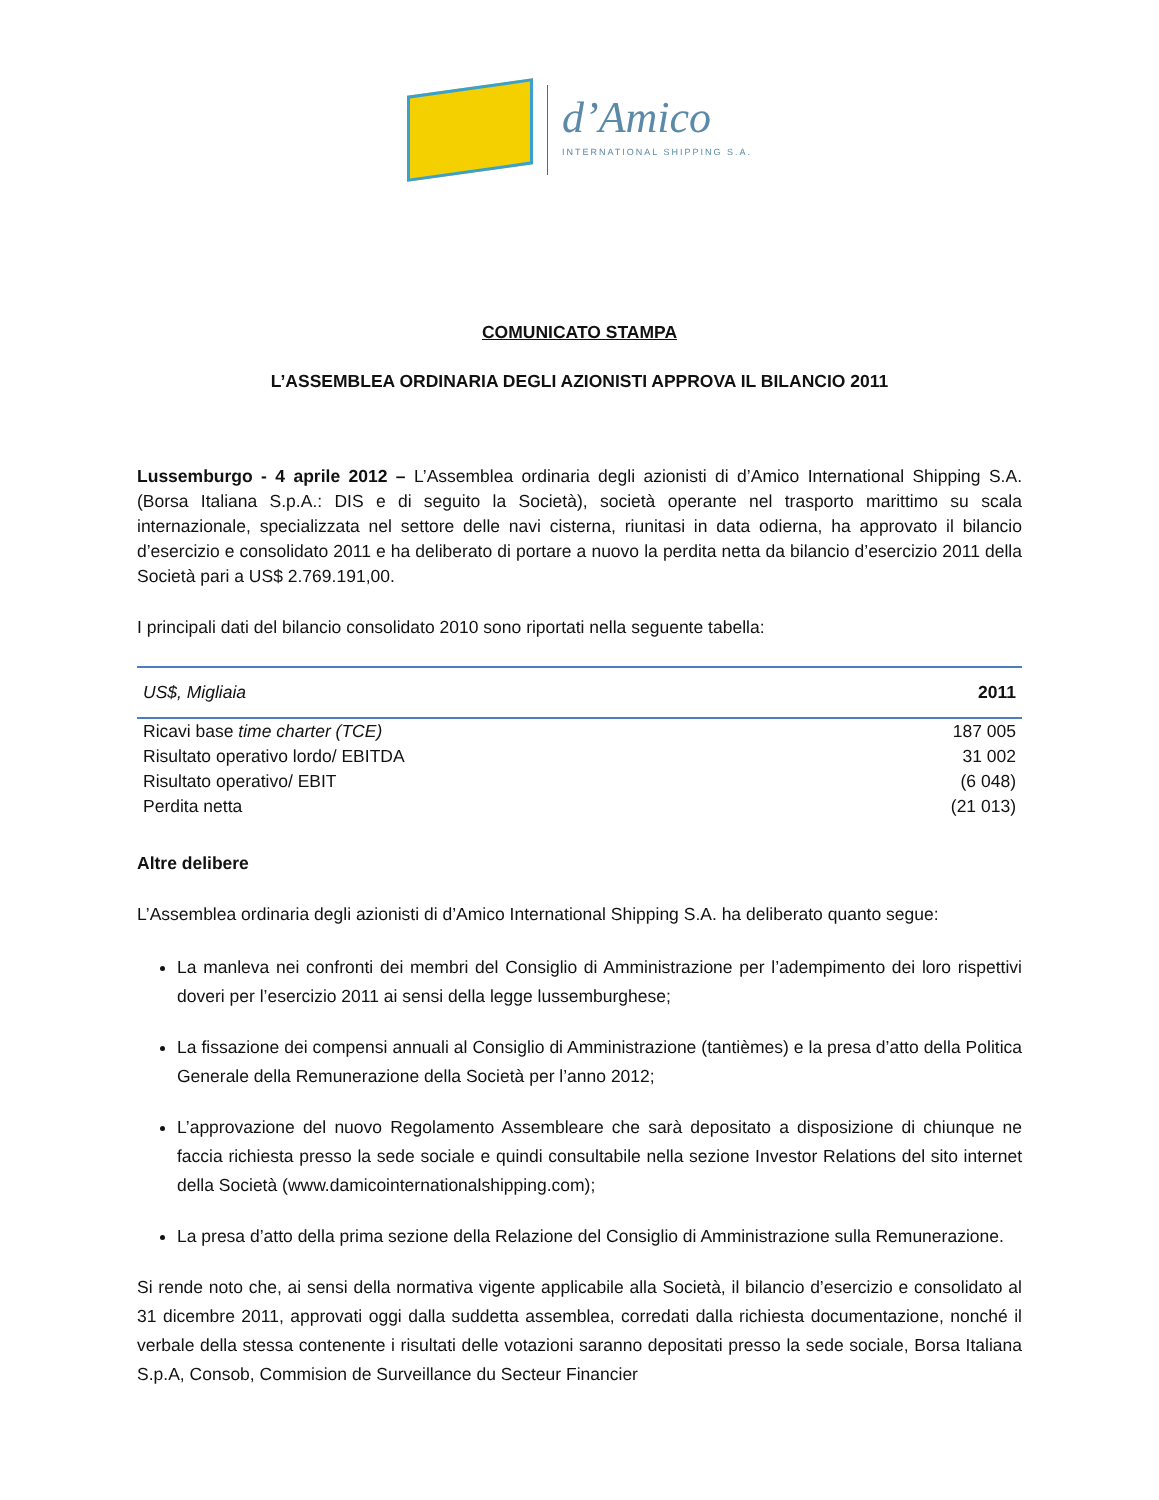d’Amico
INTERNATIONAL SHIPPING S.A.
COMUNICATO STAMPA
L’ASSEMBLEA ORDINARIA DEGLI AZIONISTI APPROVA IL BILANCIO 2011
Lussemburgo - 4 aprile 2012 – L’Assemblea ordinaria degli azionisti di d’Amico International Shipping S.A. (Borsa Italiana S.p.A.: DIS e di seguito la Società), società operante nel trasporto marittimo su scala internazionale, specializzata nel settore delle navi cisterna, riunitasi in data odierna, ha approvato il bilancio d’esercizio e consolidato 2011 e ha deliberato di portare a nuovo la perdita netta da bilancio d’esercizio 2011 della Società pari a US$ 2.769.191,00.
I principali dati del bilancio consolidato 2010 sono riportati nella seguente tabella:
| US$, Migliaia | 2011 |
| --- | --- |
| Ricavi base time charter (TCE) | 187 005 |
| Risultato operativo lordo/ EBITDA | 31 002 |
| Risultato operativo/ EBIT | (6 048) |
| Perdita netta | (21 013) |
Altre delibere
L’Assemblea ordinaria degli azionisti di d’Amico International Shipping S.A. ha deliberato quanto segue:
La manleva nei confronti dei membri del Consiglio di Amministrazione per l’adempimento dei loro rispettivi doveri per l’esercizio 2011 ai sensi della legge lussemburghese;
La fissazione dei compensi annuali al Consiglio di Amministrazione (tantièmes) e la presa d’atto della Politica Generale della Remunerazione della Società per l’anno 2012;
L’approvazione del nuovo Regolamento Assembleare che sarà depositato a disposizione di chiunque ne faccia richiesta presso la sede sociale e quindi consultabile nella sezione Investor Relations del sito internet della Società (www.damicointernationalshipping.com);
La presa d’atto della prima sezione della Relazione del Consiglio di Amministrazione sulla Remunerazione.
Si rende noto che, ai sensi della normativa vigente applicabile alla Società, il bilancio d’esercizio e consolidato al 31 dicembre 2011, approvati oggi dalla suddetta assemblea, corredati dalla richiesta documentazione, nonché il verbale della stessa contenente i risultati delle votazioni saranno depositati presso la sede sociale, Borsa Italiana S.p.A, Consob, Commision de Surveillance du Secteur Financier